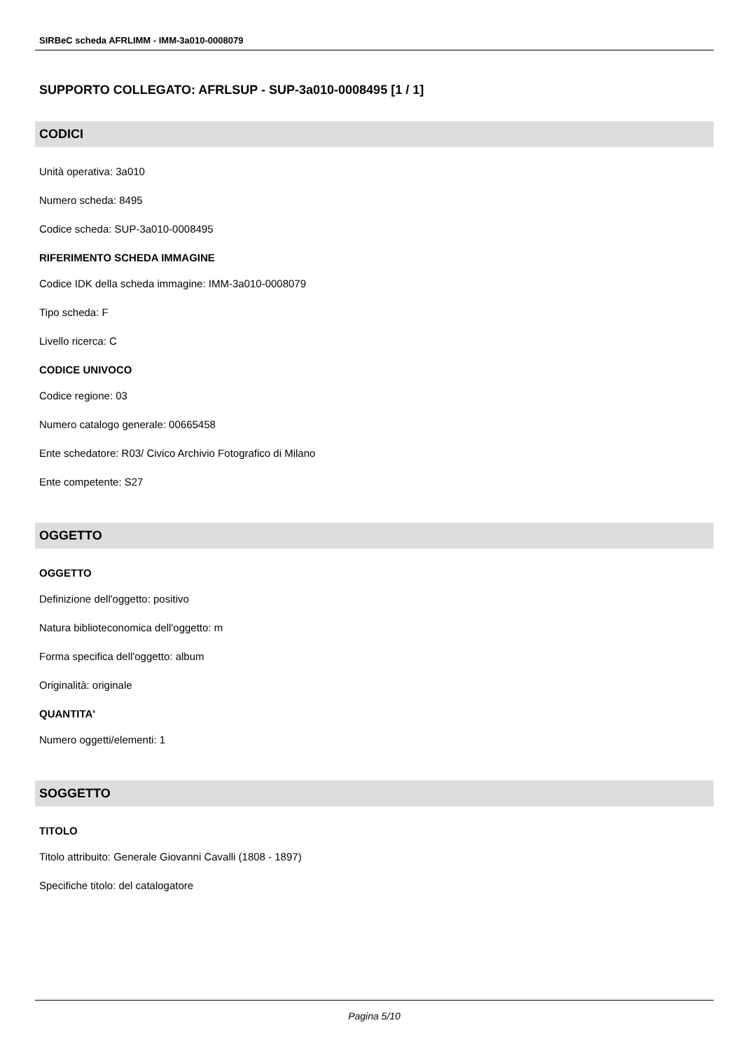SIRBeC scheda AFRLIMM - IMM-3a010-0008079
SUPPORTO COLLEGATO: AFRLSUP - SUP-3a010-0008495 [1 / 1]
CODICI
Unità operativa: 3a010
Numero scheda: 8495
Codice scheda: SUP-3a010-0008495
RIFERIMENTO SCHEDA IMMAGINE
Codice IDK della scheda immagine: IMM-3a010-0008079
Tipo scheda: F
Livello ricerca: C
CODICE UNIVOCO
Codice regione: 03
Numero catalogo generale: 00665458
Ente schedatore: R03/ Civico Archivio Fotografico di Milano
Ente competente: S27
OGGETTO
OGGETTO
Definizione dell'oggetto: positivo
Natura biblioteconomica dell'oggetto: m
Forma specifica dell'oggetto: album
Originalità: originale
QUANTITA'
Numero oggetti/elementi: 1
SOGGETTO
TITOLO
Titolo attribuito: Generale Giovanni Cavalli (1808 - 1897)
Specifiche titolo: del catalogatore
Pagina 5/10